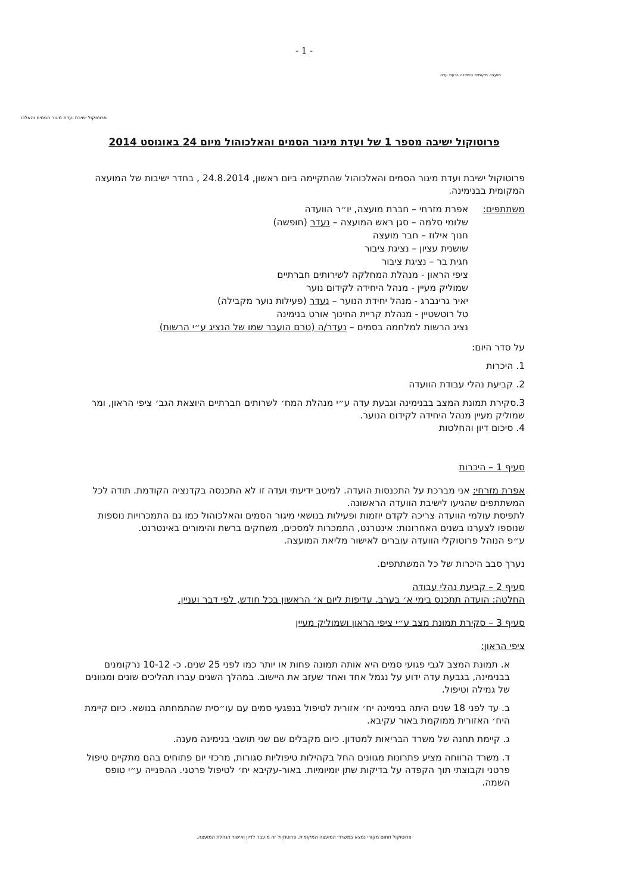- 1 -
מועצה מקומית בנימינה גבעת עדה
פרוטוקול ישיבת ועדת מיגור הסמים והאלכו
פרוטוקול ישיבה מספר 1 של ועדת מיגור הסמים והאלכוהול מיום 24 באוגוסט 2014
פרוטוקול ישיבת ועדת מיגור הסמים והאלכוהול שהתקיימה ביום ראשון, 24.8.2014 , בחדר ישיבות של המועצה המקומית בבנימינה.
משתתפים: אפרת מזרחי – חברת מועצה, יו״ר הוועדה
שלומי סלמה – סגן ראש המועצה – נעדר (חופשה)
חנוך אילוז – חבר מועצה
שושנית עציון – נציגת ציבור
חגית בר – נציגת ציבור
ציפי הראון - מנהלת המחלקה לשירותים חברתיים
שמוליק מעיין - מנהל היחידה לקידום נוער
יאיר גרינברג - מנהל יחידת הנוער – נעדר (פעילות נוער מקבילה)
טל רוטשטיין - מנהלת קריית החינוך אורט בנימינה
נציג הרשות למלחמה בסמים – נעדר/ה (טרם הועבר שמו של הנציג ע״י הרשות)
על סדר היום:
1. היכרות
2. קביעת נהלי עבודת הוועדה
3.סקירת תמונת המצב בבנימינה וגבעת עדה ע״י מנהלת המח׳ לשרותים חברתיים היוצאת הגב׳ ציפי הראון, ומר שמוליק מעיין מנהל היחידה לקידום הנוער.
4. סיכום דיון והחלטות
סעיף 1 – היכרות
אפרת מזרחי: אני מברכת על התכנסות הועדה. למיטב ידיעתי ועדה זו לא התכנסה בקדנציה הקודמת. תודה לכל המשתתפים שהגיעו לישיבת הוועדה הראשונה.
לתפיסת עולמי הוועדה צריכה לקדם יוזמות ופעילות בנושאי מיגור הסמים והאלכוהול כמו גם התמכרויות נוספות שנוספו לצערנו בשנים האחרונות: אינטרנט, התמכרות למסכים, משחקים ברשת והימורים באינטרנט.
ע״פ הנוהל פרוטוקלי הוועדה עוברים לאישור מליאת המועצה.
נערך סבב היכרות של כל המשתתפים.
סעיף 2 – קביעת נהלי עבודה
החלטה: הועדה תתכנס בימי א׳ בערב. עדיפות ליום א׳ הראשון בכל חודש, לפי דבר ועניין.
סעיף 3 – סקירת תמונת מצב ע״י ציפי הראון ושמוליק מעיין
ציפי הראון:
א. תמונת המצב לגבי פגועי סמים היא אותה תמונה פחות או יותר כמו לפני 25 שנים. כ- 10-12 נרקומנים בבנימינה, בגבעת עדה ידוע על נגמל אחד ואחד שעזב את היישוב. במהלך השנים עברו תהליכים שונים ומגוונים של גמילה וטיפול.
ב. עד לפני 18 שנים היתה בנימינה יח׳ אזורית לטיפול בנפגעי סמים עם עו״סית שהתמחתה בנושא. כיום קיימת היח׳ האזורית ממוקמת באור עקיבא.
ג. קיימת תחנה של משרד הבריאות למטדון. כיום מקבלים שם שני תושבי בנימינה מענה.
ד. משרד הרווחה מציע פתרונות מגוונים החל בקהילות טיפוליות סגורות, מרכזי יום פתוחים בהם מתקיים טיפול פרטני וקבוצתי תוך הקפדה על בדיקות שתן יומיומיות. באור-עקיבא יח׳ לטיפול פרטני. ההפנייה ע״י טופס השמה.
פרוטוקול חתום מקורי נמצא במשרדי המועצה המקומית. פרוטוקול זה מועבר לדיון ואישור הנהלת המועצה.